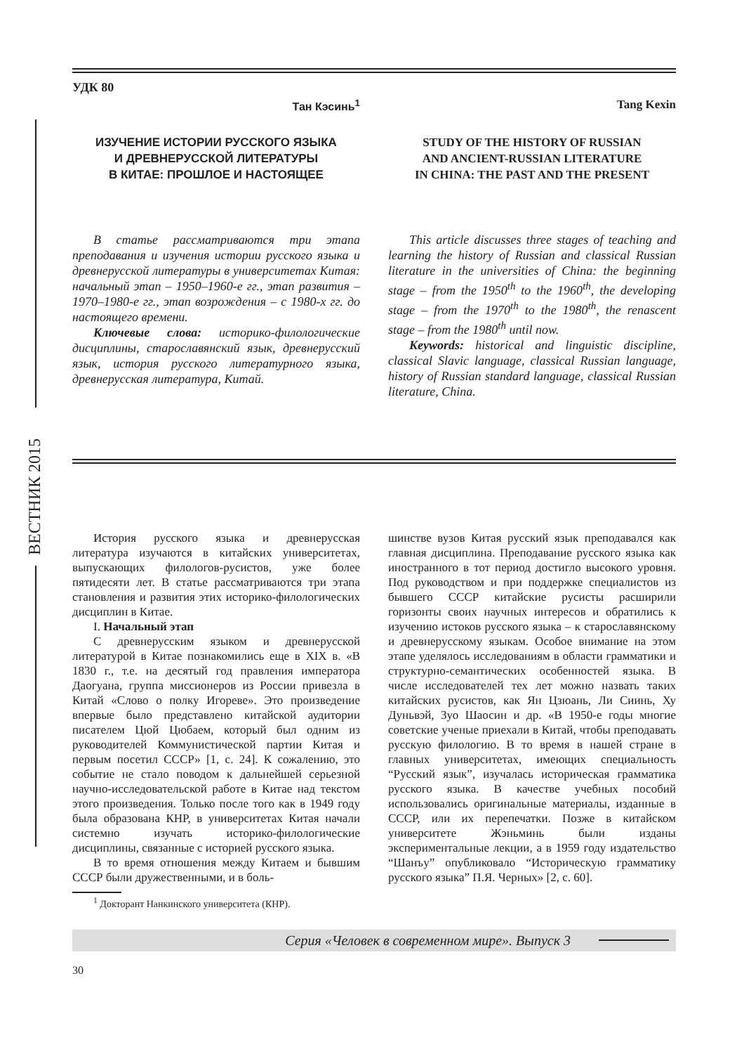ВЕСТНИК 2015
УДК 80
Тан Кэсинь<sup>1</sup> Tang Kexin
ИЗУЧЕНИЕ ИСТОРИИ РУССКОГО ЯЗЫКА
И ДРЕВНЕРУССКОЙ ЛИТЕРАТУРЫ
В КИТАЕ: ПРОШЛОЕ И НАСТОЯЩЕЕ
STUDY OF THE HISTORY OF RUSSIAN
AND ANCIENT-RUSSIAN LITERATURE
IN CHINA: THE PAST AND THE PRESENT
В статье рассматриваются три этапа преподавания и изучения истории русского языка и древнерусской литературы в университетах Китая: начальный этап – 1950–1960-е гг., этап развития – 1970–1980-е гг., этап возрождения – с 1980-х гг. до настоящего времени.
Ключевые слова: историко-филологические дисциплины, старославянский язык, древнерусский язык, история русского литературного языка, древнерусская литература, Китай.
This article discusses three stages of teaching and learning the history of Russian and classical Russian literature in the universities of China: the beginning stage – from the 1950<sup>th</sup> to the 1960<sup>th</sup>, the developing stage – from the 1970<sup>th</sup> to the 1980<sup>th</sup>, the renascent stage – from the 1980<sup>th</sup> until now.
Keywords: historical and linguistic discipline, classical Slavic language, classical Russian language, history of Russian standard language, classical Russian literature, China.
История русского языка и древнерусская литература изучаются в китайских университетах, выпускающих филологов-русистов, уже более пятидесяти лет. В статье рассматриваются три этапа становления и развития этих историко-филологических дисциплин в Китае.
I. Начальный этап
С древнерусским языком и древнерусской литературой в Китае познакомились еще в XIX в. «В 1830 г., т.е. на десятый год правления императора Даогуана, группа миссионеров из России привезла в Китай «Слово о полку Игореве». Это произведение впервые было представлено китайской аудитории писателем Цюй Цюбаем, который был одним из руководителей Коммунистической партии Китая и первым посетил СССР» [1, с. 24]. К сожалению, это событие не стало поводом к дальнейшей серьезной научно-исследовательской работе в Китае над текстом этого произведения. Только после того как в 1949 году была образована КНР, в университетах Китая начали системно изучать историко-филологические дисциплины, связанные с историей русского языка.
В то время отношения между Китаем и бывшим СССР были дружественными, и в боль-
<sup>1</sup> Докторант Нанкинского университета (КНР).
шинстве вузов Китая русский язык преподавался как главная дисциплина. Преподавание русского языка как иностранного в тот период достигло высокого уровня. Под руководством и при поддержке специалистов из бывшего СССР китайские русисты расширили горизонты своих научных интересов и обратились к изучению истоков русского языка – к старославянскому и древнерусскому языкам. Особое внимание на этом этапе уделялось исследованиям в области грамматики и структурно-семантических особенностей языка. В числе исследователей тех лет можно назвать таких китайских русистов, как Ян Цзюань, Ли Сиинь, Ху Дуньвэй, Зуо Шаосин и др. «В 1950-е годы многие советские ученые приехали в Китай, чтобы преподавать русскую филологию. В то время в нашей стране в главных университетах, имеющих специальность “Русский язык”, изучалась историческая грамматика русского языка. В качестве учебных пособий использовались оригинальные материалы, изданные в СССР, или их перепечатки. Позже в китайском университете Жэньминь были изданы экспериментальные лекции, а в 1959 году издательство “Шанъу” опубликовало “Историческую грамматику русского языка” П.Я. Черных» [2, с. 60].
Серия «Человек в современном мире». Выпуск 3
30